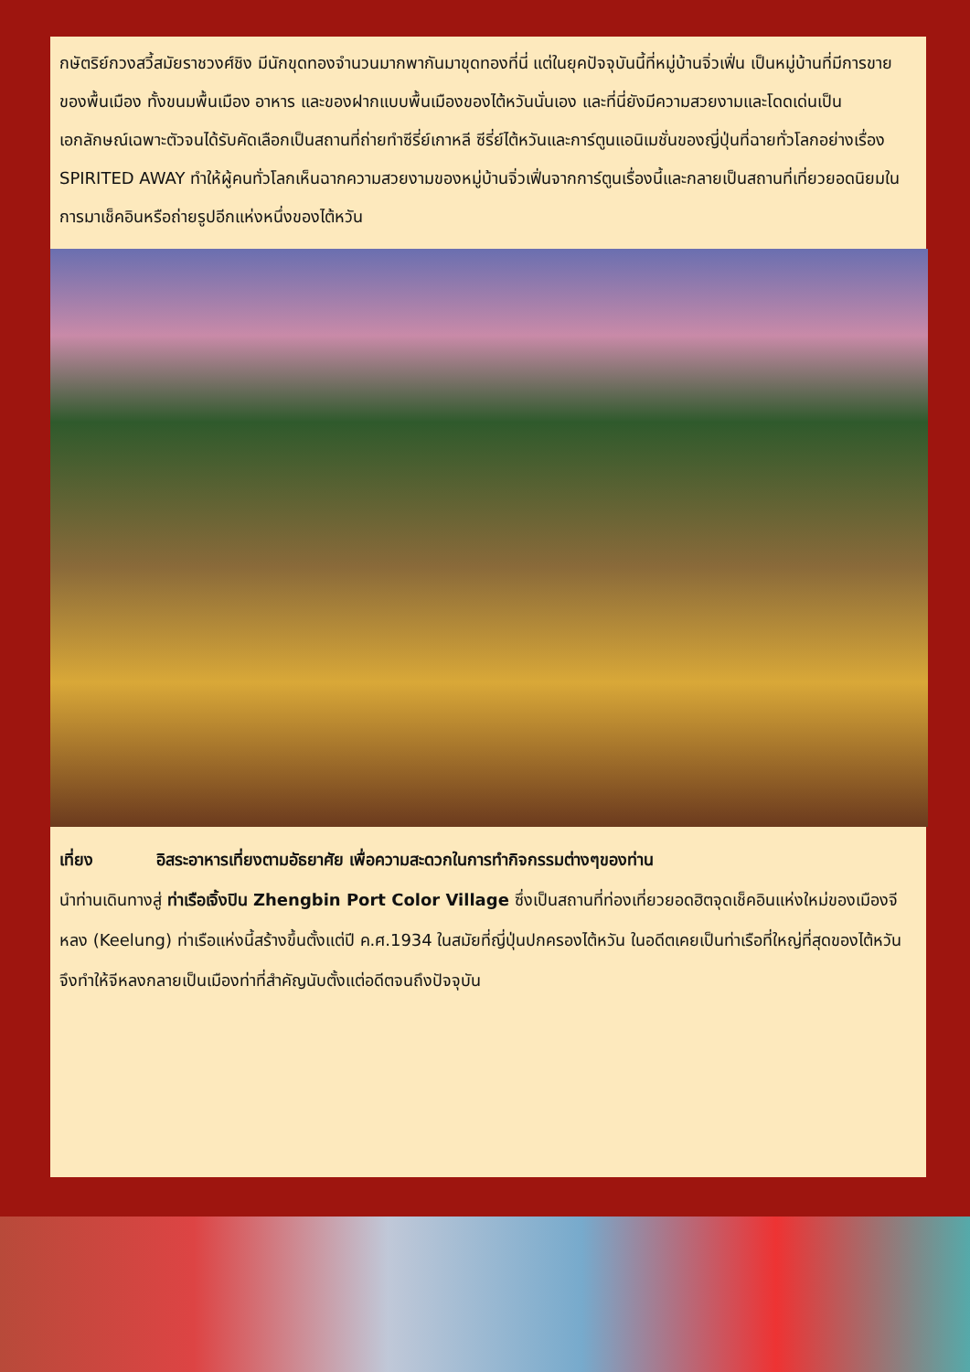กษัตริย์กวงสวี้สมัยราชวงศ์ชิง มีนักขุดทองจำนวนมากพากันมาขุดทองที่นี่ แต่ในยุคปัจจุบันนี้ที่หมู่บ้านจิ่วเฟิ่น เป็นหมู่บ้านที่มีการขายของพื้นเมือง ทั้งขนมพื้นเมือง อาหาร และของฝากแบบพื้นเมืองของไต้หวันนั่นเอง และที่นี่ยังมีความสวยงามและโดดเด่นเป็นเอกลักษณ์เฉพาะตัวจนได้รับคัดเลือกเป็นสถานที่ถ่ายทำซีรี่ย์เกาหลี ซีรี่ย์ไต้หวันและการ์ตูนแอนิเมชั่นของญี่ปุ่นที่ฉายทั่วโลกอย่างเรื่อง SPIRITED AWAY ทำให้ผู้คนทั่วโลกเห็นฉากความสวยงามของหมู่บ้านจิ่วเฟิ่นจากการ์ตูนเรื่องนี้และกลายเป็นสถานที่เที่ยวยอดนิยมในการมาเช็คอินหรือถ่ายรูปอีกแห่งหนึ่งของไต้หวัน
เที่ยง อิสระอาหารเที่ยงตามอัธยาศัย เพื่อความสะดวกในการทำกิจกรรมต่างๆของท่าน
นำท่านเดินทางสู่ ท่าเรือเจิ้งปิน Zhengbin Port Color Village ซึ่งเป็นสถานที่ท่องเที่ยวยอดฮิตจุดเช็คอินแห่งใหม่ของเมืองจีหลง (Keelung) ท่าเรือแห่งนี้สร้างขึ้นตั้งแต่ปี ค.ศ.1934 ในสมัยที่ญี่ปุ่นปกครองไต้หวัน ในอดีตเคยเป็นท่าเรือที่ใหญ่ที่สุดของไต้หวัน จึงทำให้จีหลงกลายเป็นเมืองท่าที่สำคัญนับตั้งแต่อดีตจนถึงปัจจุบัน